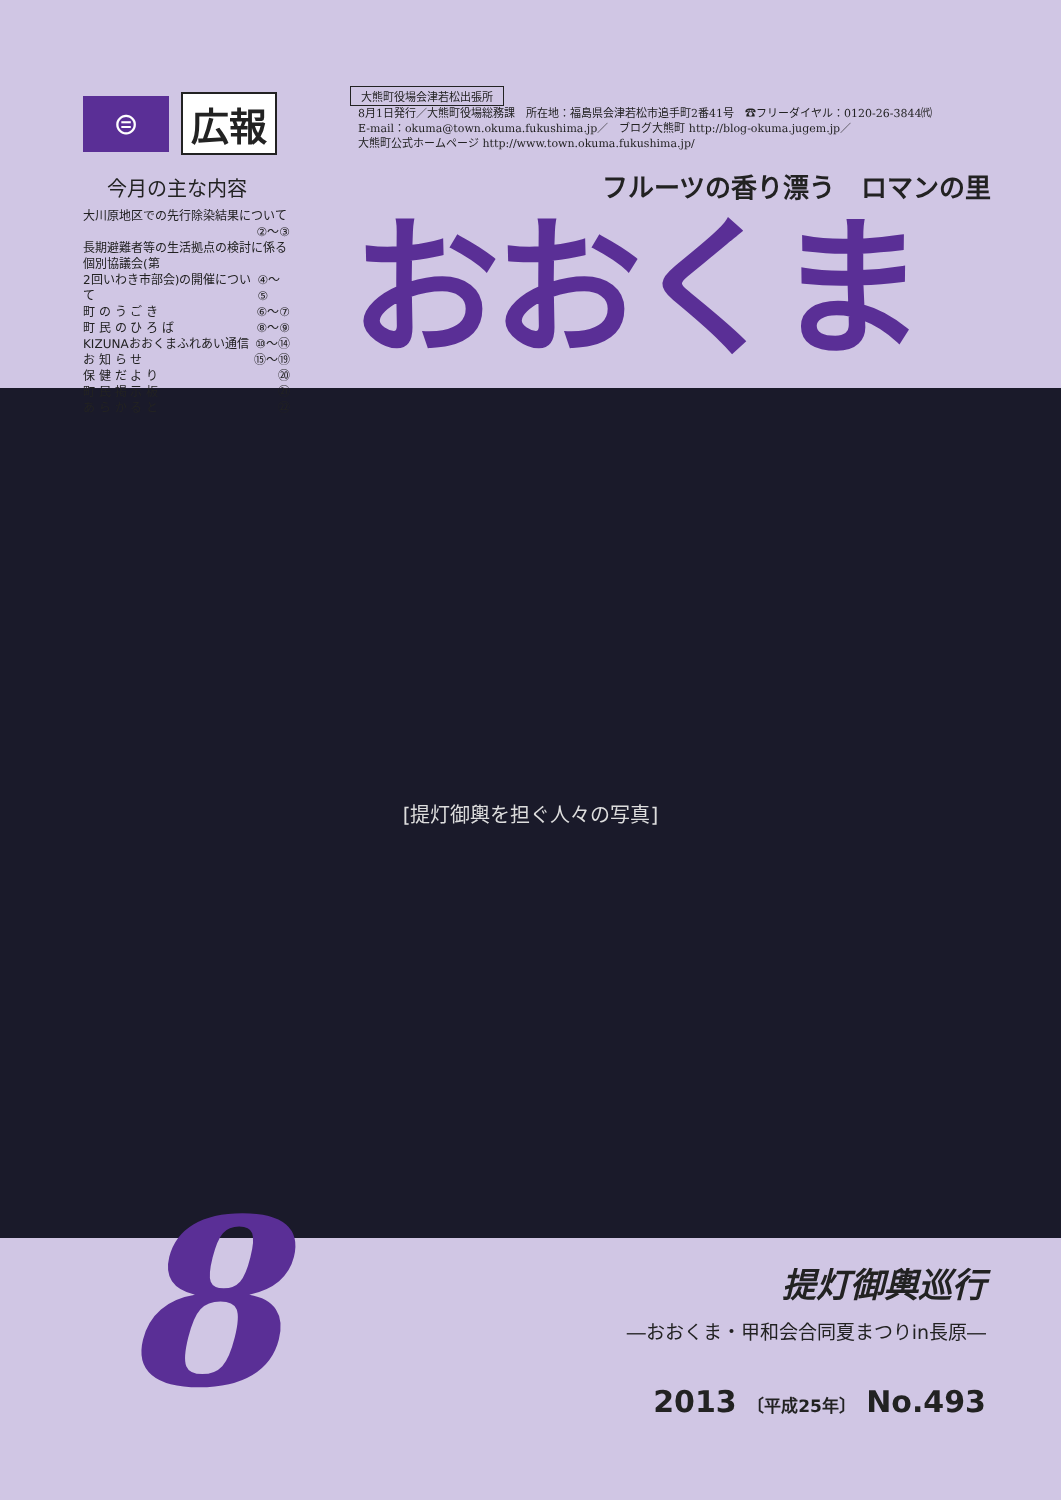⊜
広報
今月の主な内容
大川原地区での先行除染結果について
②〜③
長期避難者等の生活拠点の検討に係る個別協議会(第
2回いわき市部会)の開催について ④〜⑤
町 の う ご き ⑥〜⑦
町 民 の ひ ろ ば ⑧〜⑨
KIZUNAおおくまふれあい通信 ⑩〜⑭
お 知 ら せ ⑮〜⑲
保 健 だ よ り ⑳
町 民 掲 示 板 ㉑
あ ら か る と ㉒
大熊町役場会津若松出張所
8月1日発行／大熊町役場総務課　所在地：福島県会津若松市追手町2番41号　☎フリーダイヤル：0120-26-3844㈹
E-mail：okuma@town.okuma.fukushima.jp／　ブログ大熊町 http://blog-okuma.jugem.jp／
大熊町公式ホームページ http://www.town.okuma.fukushima.jp/
フルーツの香り漂う　ロマンの里
おおくま
[提灯御輿を担ぐ人々の写真]
8
提灯御輿巡行
―おおくま・甲和会合同夏まつりin長原―
2013 〔平成25年〕 No.493